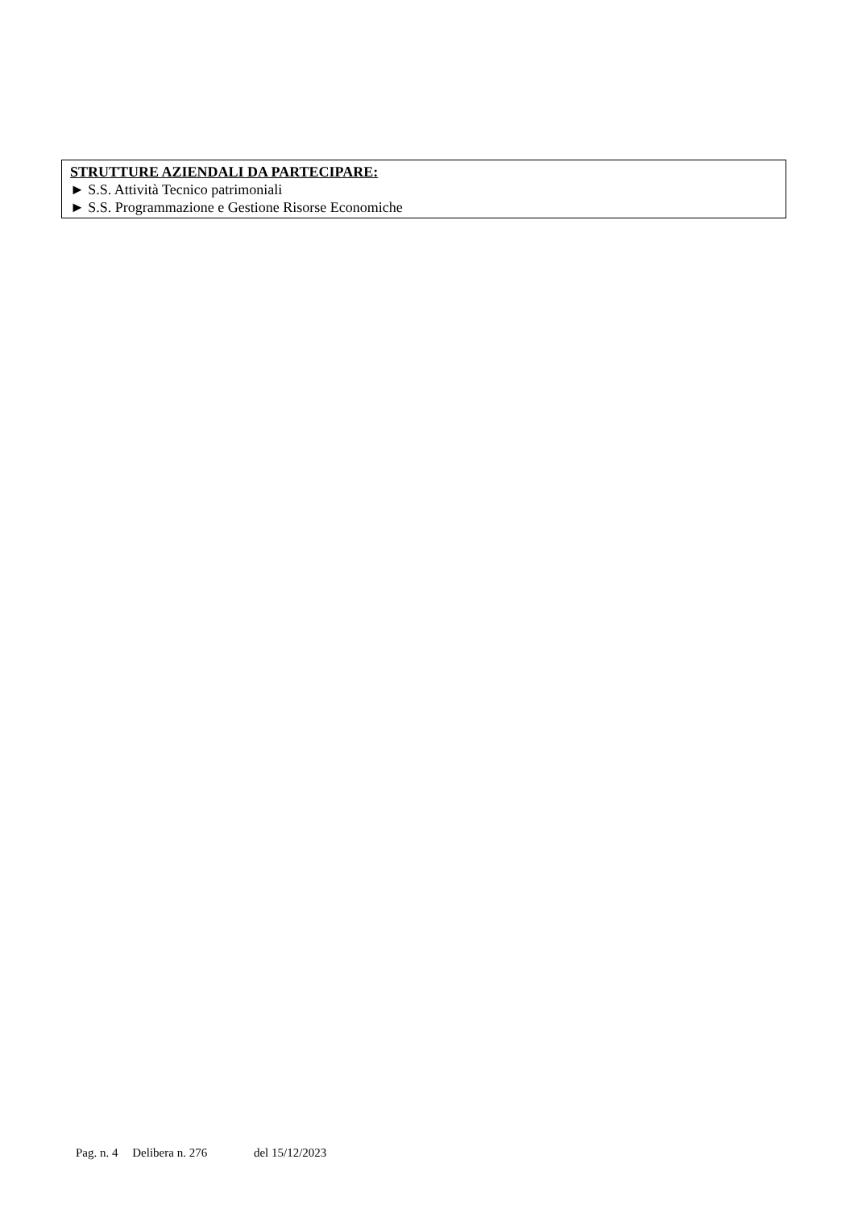STRUTTURE AZIENDALI DA PARTECIPARE:
► S.S. Attività Tecnico patrimoniali
► S.S. Programmazione e Gestione Risorse Economiche
Pag. n. 4 Delibera n. 276 del 15/12/2023